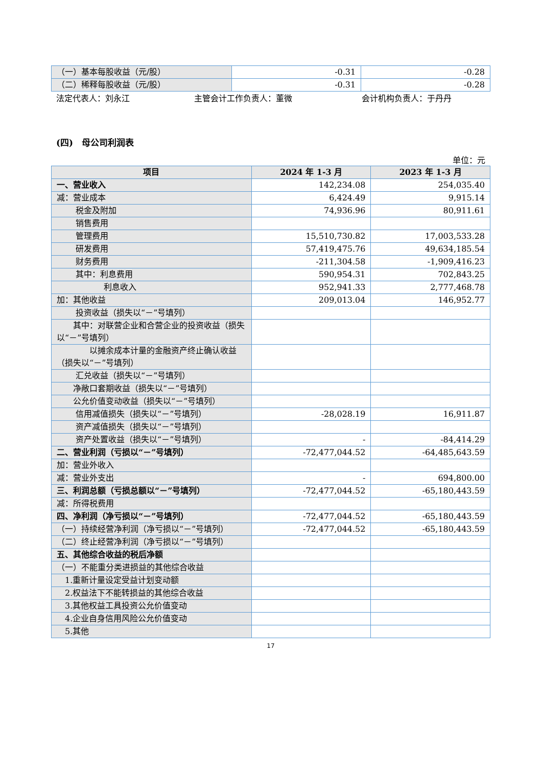| （一）基本每股收益（元/股） | -0.31 | -0.28 |
| （二）稀释每股收益（元/股） | -0.31 | -0.28 |
法定代表人：刘永江 主管会计工作负责人：董微 会计机构负责人：于丹丹
(四)　母公司利润表
单位：元
| 项目 | 2024 年 1-3 月 | 2023 年 1-3 月 |
| --- | --- | --- |
| 一、营业收入 | 142,234.08 | 254,035.40 |
| 减：营业成本 | 6,424.49 | 9,915.14 |
| 税金及附加 | 74,936.96 | 80,911.61 |
| 销售费用 | | |
| 管理费用 | 15,510,730.82 | 17,003,533.28 |
| 研发费用 | 57,419,475.76 | 49,634,185.54 |
| 财务费用 | -211,304.58 | -1,909,416.23 |
| 其中：利息费用 | 590,954.31 | 702,843.25 |
| 利息收入 | 952,941.33 | 2,777,468.78 |
| 加：其他收益 | 209,013.04 | 146,952.77 |
| 投资收益（损失以“－”号填列） | | |
| 其中：对联营企业和合营企业的投资收益（损失以“－”号填列） | | |
| 以摊余成本计量的金融资产终止确认收益（损失以“－”号填列） | | |
| 汇兑收益（损失以“－”号填列） | | |
| 净敞口套期收益（损失以“－”号填列） | | |
| 公允价值变动收益（损失以“－”号填列） | | |
| 信用减值损失（损失以“－”号填列） | -28,028.19 | 16,911.87 |
| 资产减值损失（损失以“－”号填列） | | |
| 资产处置收益（损失以“－”号填列） | - | -84,414.29 |
| 二、营业利润（亏损以“－”号填列） | -72,477,044.52 | -64,485,643.59 |
| 加：营业外收入 | | |
| 减：营业外支出 | - | 694,800.00 |
| 三、利润总额（亏损总额以“－”号填列） | -72,477,044.52 | -65,180,443.59 |
| 减：所得税费用 | | |
| 四、净利润（净亏损以“－”号填列） | -72,477,044.52 | -65,180,443.59 |
| （一）持续经营净利润（净亏损以“－”号填列） | -72,477,044.52 | -65,180,443.59 |
| （二）终止经营净利润（净亏损以“－”号填列） | | |
| 五、其他综合收益的税后净额 | | |
| （一）不能重分类进损益的其他综合收益 | | |
| 1.重新计量设定受益计划变动额 | | |
| 2.权益法下不能转损益的其他综合收益 | | |
| 3.其他权益工具投资公允价值变动 | | |
| 4.企业自身信用风险公允价值变动 | | |
| 5.其他 | | |
17